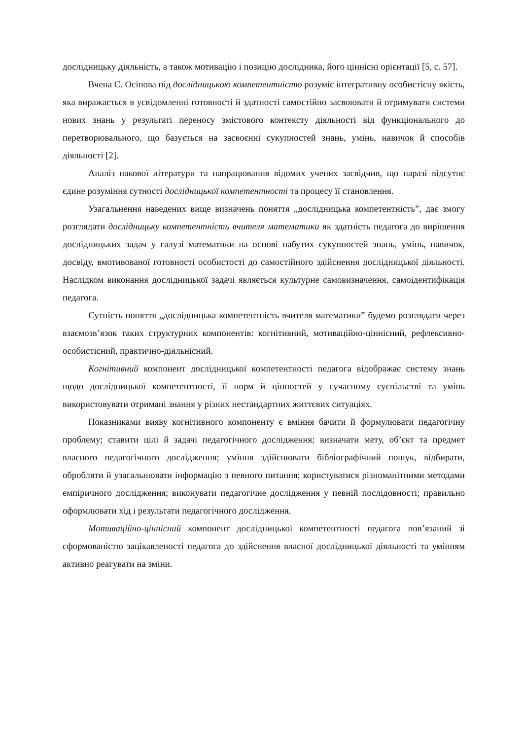дослідницьку діяльність, а також мотивацію і позицію дослідника, його ціннісні орієнтації [5, с. 57].
Вчена С. Осіпова під дослідницькою компетентністю розуміє інтегративну особистісну якість, яка виражається в усвідомленні готовності й здатності самостійно засвоювати й отримувати системи нових знань у результаті переносу змістового контексту діяльності від функціонального до перетворювального, що базується на засвоєнні сукупностей знань, умінь, навичок й способів діяльності [2].
Аналіз накової літератури та напрацювання відомих учених засвідчив, що наразі відсутнє єдине розуміння сутності дослідницької компетентності та процесу її становлення.
Узагальнення наведених вище визначень поняття „дослідницька компетентність”, дає змогу розглядати дослідницьку компетентність вчителя математики як здатність педагога до вирішення дослідницьких задач у галузі математики на основі набутих сукупностей знань, умінь, навичок, досвіду, вмотивованої готовності особистості до самостійного здійснення дослідницької діяльності. Наслідком виконання дослідницької задачі являється культурне самовизначення, самоідентифікація педагога.
Сутність поняття „дослідницька компетентність вчителя математики” будемо розглядати через взаємозв’язок таких структурних компонентів: когнітивний, мотиваційно-ціннісний, рефлексивно-особистісний, практично-діяльнісний.
Когнітивний компонент дослідницької компетентності педагога відображає систему знань щодо дослідницької компетентності, її норм й цінностей у сучасному суспільстві та умінь використовувати отримані знання у різних нестандартних життєвих ситуаціях.
Показниками вияву когнітивного компоненту є вміння бачити й формулювати педагогічну проблему; ставити цілі й задачі педагогічного дослідження; визначати мету, об’єкт та предмет власного педагогічного дослідження; уміння здійснювати бібліографічний пошук, відбирати, обробляти й узагальнювати інформацію з певного питання; користуватися різноманітними методами емпіричного дослідження; виконувати педагогічне дослідження у певній послідовності; правильно оформлювати хід і результати педагогічного дослідження.
Мотиваційно-ціннісний компонент дослідницької компетентності педагога пов’язаний зі сформованістю зацікавленості педагога до здійснення власної дослідницької діяльності та умінням активно реагувати на зміни.